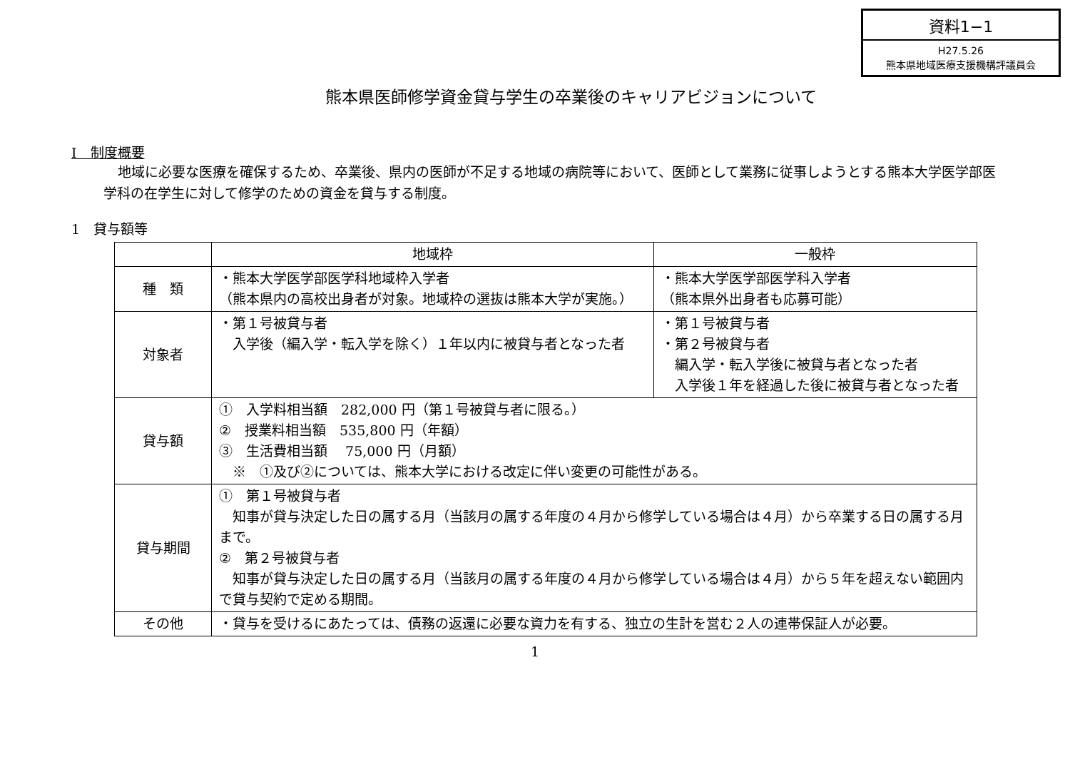資料1−1
H27.5.26
熊本県地域医療支援機構評議員会
熊本県医師修学資金貸与学生の卒業後のキャリアビジョンについて
Ⅰ　制度概要
地域に必要な医療を確保するため、卒業後、県内の医師が不足する地域の病院等において、医師として業務に従事しようとする熊本大学医学部医学科の在学生に対して修学のための資金を貸与する制度。
1　貸与額等
| | 地域枠 | 一般枠 |
| 種 類 | ・熊本大学医学部医学科地域枠入学者 （熊本県内の高校出身者が対象。地域枠の選抜は熊本大学が実施。） | ・熊本大学医学部医学科入学者 （熊本県外出身者も応募可能） |
| 対象者 | ・第１号被貸与者 入学後（編入学・転入学を除く）１年以内に被貸与者となった者 | ・第１号被貸与者 ・第２号被貸与者 編入学・転入学後に被貸与者となった者 入学後１年を経過した後に被貸与者となった者 |
| 貸与額 | ① 入学料相当額 282,000 円（第１号被貸与者に限る。） ② 授業料相当額 535,800 円（年額） ③ 生活費相当額 75,000 円（月額） ※ ①及び②については、熊本大学における改定に伴い変更の可能性がある。 | |
| 貸与期間 | ① 第１号被貸与者 知事が貸与決定した日の属する月（当該月の属する年度の４月から修学している場合は４月）から卒業する日の属する月まで。 ② 第２号被貸与者 知事が貸与決定した日の属する月（当該月の属する年度の４月から修学している場合は４月）から５年を超えない範囲内で貸与契約で定める期間。 | |
| その他 | ・貸与を受けるにあたっては、債務の返還に必要な資力を有する、独立の生計を営む２人の連帯保証人が必要。 | |
1